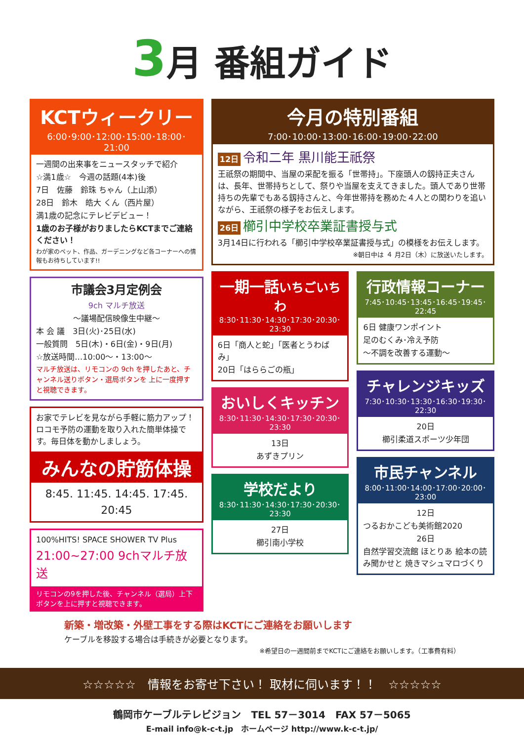3月 番組ガイド
KCTウィークリー
6:00･9:00･12:00･15:00･18:00･21:00
一週間の出来事をニュースタッチで紹介
☆満1歳☆　今週の話題(4本)後
7日　佐藤　鈴珠 ちゃん（上山添）
28日　鈴木　皓大 くん（西片屋）
満1歳の記念にテレビデビュー！
1歳のお子様がおりましたらKCTまでご連絡ください！
わが家のペット、作品、ガーデニングなど各コーナーへの情報もお待ちしています!!
市議会3月定例会
9ch マルチ放送
～議場配信映像生中継～
本 会 議　3日(火)･25日(水)
一般質問　5日(木)・6日(金)・9日(月)
☆放送時間…10:00～・13:00～
マルチ放送は、リモコンの 9ch を押したあと、チャンネル送りボタン・選局ボタンを 上に一度押すと視聴できます。
お家でテレビを見ながら手軽に筋力アップ！ロコモ予防の運動を取り入れた簡単体操です。毎日体を動かしましょう。
みんなの貯筋体操
8:45. 11:45. 14:45. 17:45. 20:45
100%HITS! SPACE SHOWER TV Plus
21:00~27:00 9chマルチ放送
リモコンの9を押した後、チャンネル（選局）上下ボタンを上に押すと視聴できます。
今月の特別番組
7:00･10:00･13:00･16:00･19:00･22:00
12日 令和二年 黒川能王祇祭
王祇祭の期間中、当屋の采配を振る「世帯持」。下座頭人の釼持正夫さんは、長年、世帯持ちとして、祭りや当屋を支えてきました。頭人であり世帯持ちの先輩でもある釼持さんと、今年世帯持を務めた４人との関わりを追いながら、王祇祭の様子をお伝えします。
26日 櫛引中学校卒業証書授与式
3月14日に行われる「櫛引中学校卒業証書授与式」の模様をお伝えします。
※朝日中は ４ 月2日（木）に放送いたします。
一期一話いちごいちわ
8:30･11:30･14:30･17:30･20:30･23:30
6日「商人と蛇」「医者とうわばみ」
20日「はららごの瓶」
おいしくキッチン
8:30･11:30･14:30･17:30･20:30･23:30
13日
あずきプリン
学校だより
8:30･11:30･14:30･17:30･20:30･23:30
27日
櫛引南小学校
行政情報コーナー
7:45･10:45･13:45･16:45･19:45･22:45
6日 健康ワンポイント
足のむくみ･冷え予防
～不調を改善する運動～
チャレンジキッズ
7:30･10:30･13:30･16:30･19:30･22:30
20日
櫛引柔道スポーツ少年団
市民チャンネル
8:00･11:00･14:00･17:00･20:00･23:00
12日
つるおかこども美術館2020
26日
自然学習交流館 ほとりあ 絵本の読み聞かせと 焼きマシュマロづくり
新築・増改築・外壁工事をする際はKCTにご連絡をお願いします
ケーブルを移設する場合は手続きが必要となります。
※希望日の一週間前までKCTにご連絡をお願いします。（工事費有料）
☆☆☆☆☆　情報をお寄せ下さい！ 取材に伺います！！　☆☆☆☆☆
鶴岡市ケーブルテレビジョン　TEL 57－3014　FAX 57－5065
E-mail info@k-c-t.jp　ホームページ http://www.k-c-t.jp/